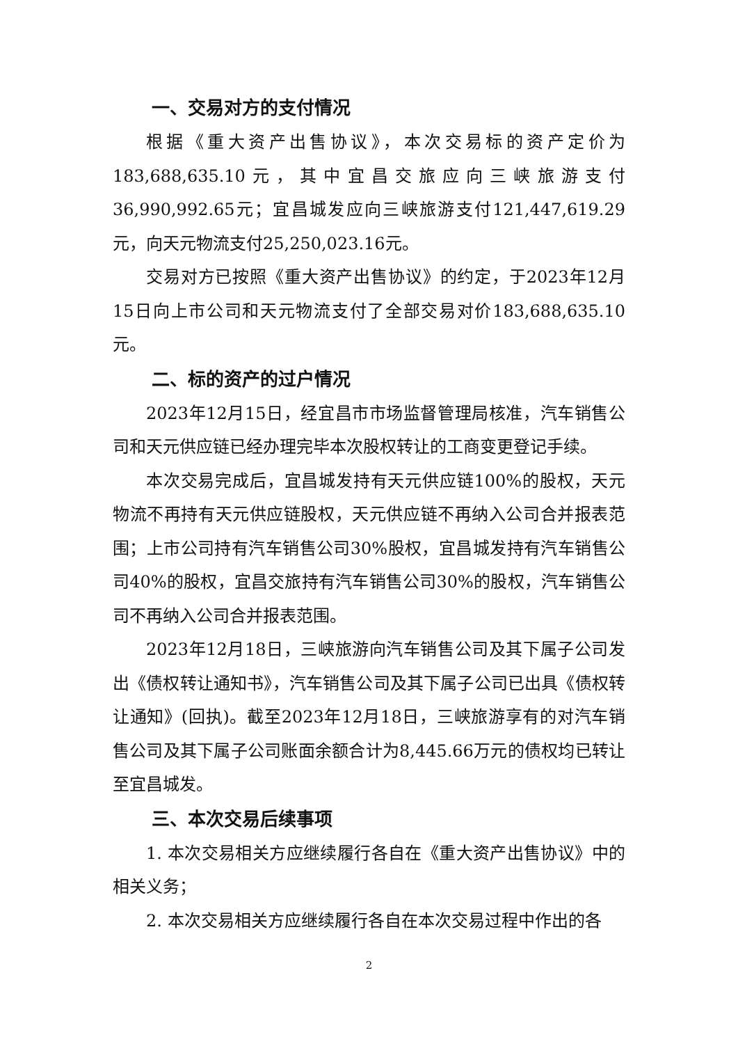一、交易对方的支付情况
根据《重大资产出售协议》，本次交易标的资产定价为183,688,635.10元，其中宜昌交旅应向三峡旅游支付36,990,992.65元；宜昌城发应向三峡旅游支付121,447,619.29元，向天元物流支付25,250,023.16元。
交易对方已按照《重大资产出售协议》的约定，于2023年12月15日向上市公司和天元物流支付了全部交易对价183,688,635.10元。
二、标的资产的过户情况
2023年12月15日，经宜昌市市场监督管理局核准，汽车销售公司和天元供应链已经办理完毕本次股权转让的工商变更登记手续。
本次交易完成后，宜昌城发持有天元供应链100%的股权，天元物流不再持有天元供应链股权，天元供应链不再纳入公司合并报表范围；上市公司持有汽车销售公司30%股权，宜昌城发持有汽车销售公司40%的股权，宜昌交旅持有汽车销售公司30%的股权，汽车销售公司不再纳入公司合并报表范围。
2023年12月18日，三峡旅游向汽车销售公司及其下属子公司发出《债权转让通知书》，汽车销售公司及其下属子公司已出具《债权转让通知》(回执)。截至2023年12月18日，三峡旅游享有的对汽车销售公司及其下属子公司账面余额合计为8,445.66万元的债权均已转让至宜昌城发。
三、本次交易后续事项
1. 本次交易相关方应继续履行各自在《重大资产出售协议》中的相关义务；
2. 本次交易相关方应继续履行各自在本次交易过程中作出的各
2